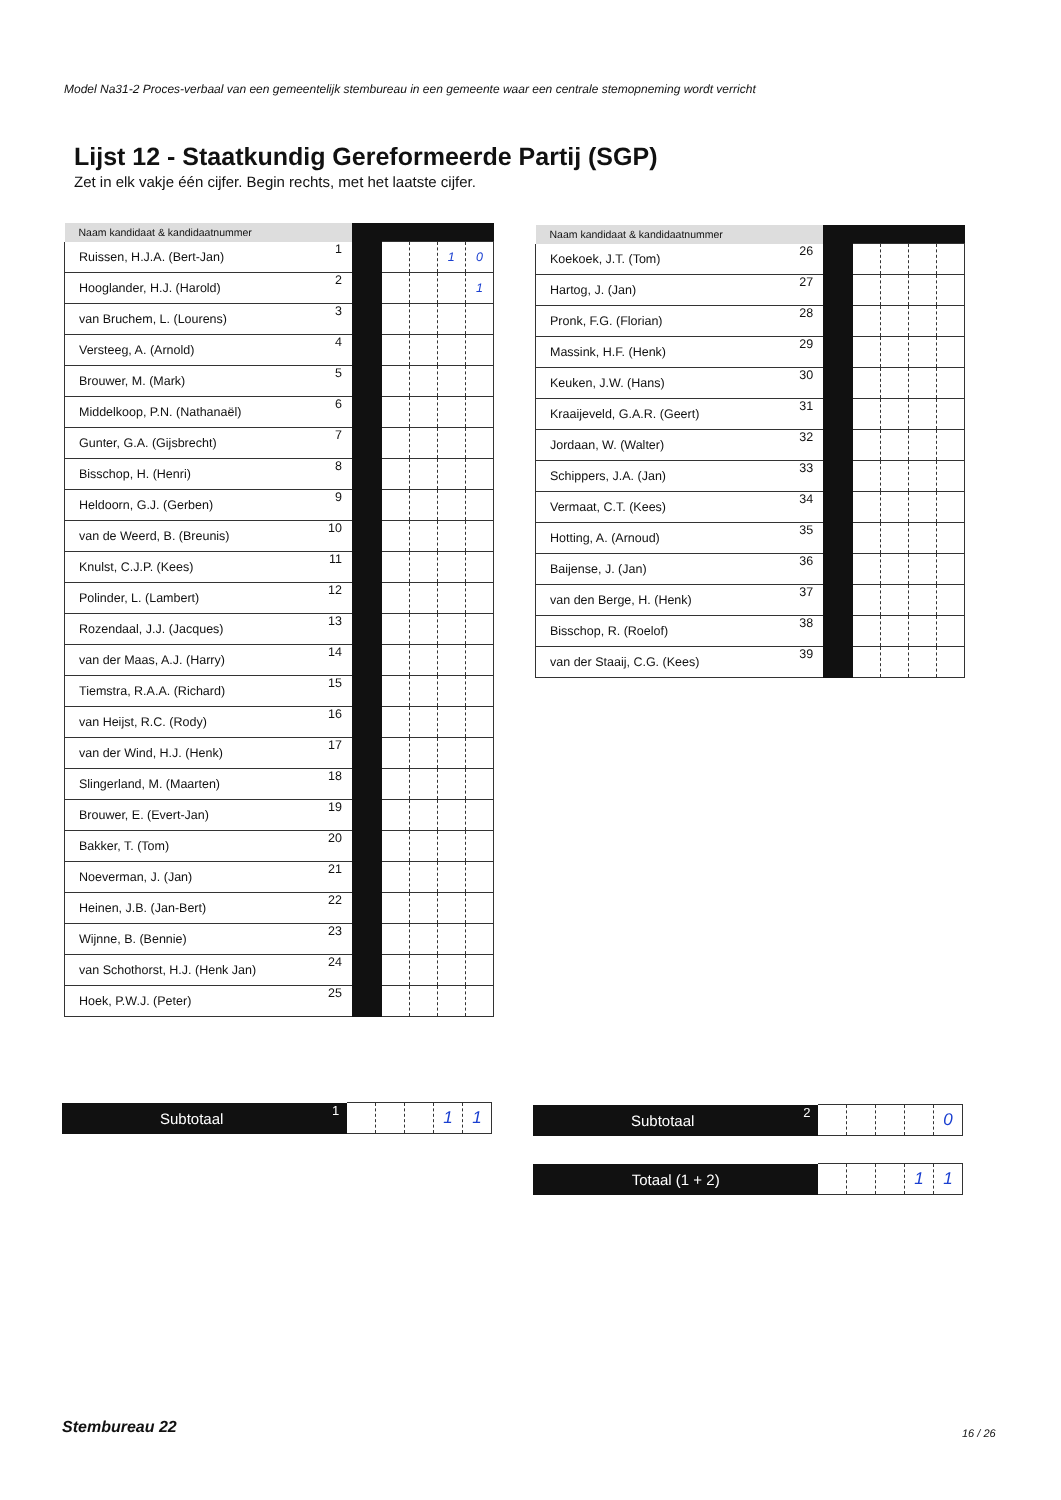Model Na31-2 Proces-verbaal van een gemeentelijk stembureau in een gemeente waar een centrale stemopneming wordt verricht
Lijst 12 - Staatkundig Gereformeerde Partij (SGP)
Zet in elk vakje één cijfer. Begin rechts, met het laatste cijfer.
| Naam kandidaat & kandidaatnummer | | | | | | |
| Ruissen, H.J.A. (Bert-Jan) | 1 | | | | 1 | 0 |
| Hooglander, H.J. (Harold) | 2 | | | | | 1 |
| van Bruchem, L. (Lourens) | 3 | | | | | |
| Versteeg, A. (Arnold) | 4 | | | | | |
| Brouwer, M. (Mark) | 5 | | | | | |
| Middelkoop, P.N. (Nathanaël) | 6 | | | | | |
| Gunter, G.A. (Gijsbrecht) | 7 | | | | | |
| Bisschop, H. (Henri) | 8 | | | | | |
| Heldoorn, G.J. (Gerben) | 9 | | | | | |
| van de Weerd, B. (Breunis) | 10 | | | | | |
| Knulst, C.J.P. (Kees) | 11 | | | | | |
| Polinder, L. (Lambert) | 12 | | | | | |
| Rozendaal, J.J. (Jacques) | 13 | | | | | |
| van der Maas, A.J. (Harry) | 14 | | | | | |
| Tiemstra, R.A.A. (Richard) | 15 | | | | | |
| van Heijst, R.C. (Rody) | 16 | | | | | |
| van der Wind, H.J. (Henk) | 17 | | | | | |
| Slingerland, M. (Maarten) | 18 | | | | | |
| Brouwer, E. (Evert-Jan) | 19 | | | | | |
| Bakker, T. (Tom) | 20 | | | | | |
| Noeverman, J. (Jan) | 21 | | | | | |
| Heinen, J.B. (Jan-Bert) | 22 | | | | | |
| Wijnne, B. (Bennie) | 23 | | | | | |
| van Schothorst, H.J. (Henk Jan) | 24 | | | | | |
| Hoek, P.W.J. (Peter) | 25 | | | | | |
| Naam kandidaat & kandidaatnummer | | | | | | |
| Koekoek, J.T. (Tom) | 26 | | | | | |
| Hartog, J. (Jan) | 27 | | | | | |
| Pronk, F.G. (Florian) | 28 | | | | | |
| Massink, H.F. (Henk) | 29 | | | | | |
| Keuken, J.W. (Hans) | 30 | | | | | |
| Kraaijeveld, G.A.R. (Geert) | 31 | | | | | |
| Jordaan, W. (Walter) | 32 | | | | | |
| Schippers, J.A. (Jan) | 33 | | | | | |
| Vermaat, C.T. (Kees) | 34 | | | | | |
| Hotting, A. (Arnoud) | 35 | | | | | |
| Baijense, J. (Jan) | 36 | | | | | |
| van den Berge, H. (Henk) | 37 | | | | | |
| Bisschop, R. (Roelof) | 38 | | | | | |
| van der Staaij, C.G. (Kees) | 39 | | | | | |
| Subtotaal | 1 | | | | 1 | 1 |
| Subtotaal | 2 | | | | | 0 |
| Totaal (1 + 2) | | | | 1 | 1 |
Stembureau 22 16 / 26